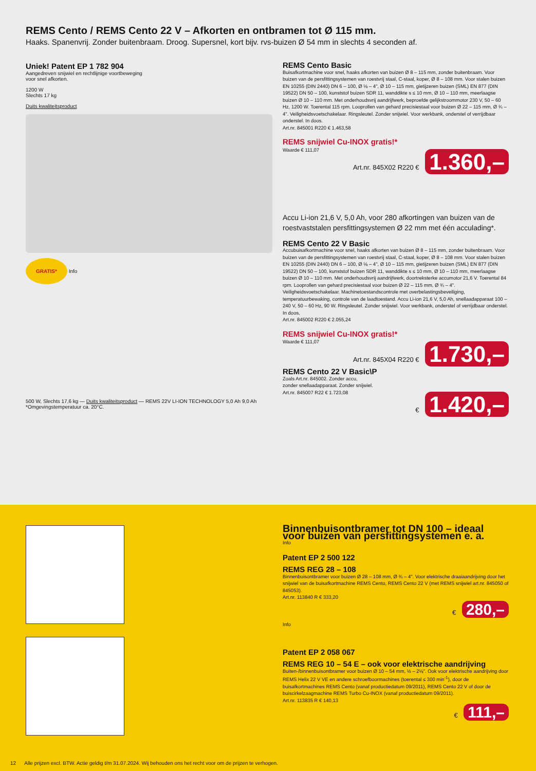REMS Cento / REMS Cento 22 V – Afkorten en ontbramen tot Ø 115 mm.
Haaks. Spanenvrij. Zonder buitenbraam. Droog. Supersnel, kort bijv. rvs-buizen Ø 54 mm in slechts 4 seconden af.
Uniek! Patent EP 1 782 904
Aangedreven snijwiel en rechtlijnige voortbeweging
voor snel afkorten.
1200 W
Slechts 17 kg
Duits kwaliteitsproduct
GRATIS* Info
REMS Cento Basic
Buisafkortmachine voor snel, haaks afkorten van buizen Ø 8 – 115 mm, zonder buitenbraam. Voor buizen van de persfittingsystemen van roestvrij staal, C-staal, koper, Ø 8 – 108 mm. Voor stalen buizen EN 10255 (DIN 2440) DN 6 – 100, Ø ⅛ – 4", Ø 10 – 115 mm, gietijzeren buizen (SML) EN 877 (DIN 19522) DN 50 – 100, kunststof buizen SDR 11, wanddikte s ≤ 10 mm, Ø 10 – 110 mm, meerlaagse buizen Ø 10 – 110 mm. Met onderhoudsvrij aandrijfwerk, beproefde gelijkstroommotor 230 V, 50 – 60 Hz, 1200 W. Toerental 115 rpm. Looprollen van gehard precisiestaal voor buizen Ø 22 – 115 mm, Ø ¾ – 4". Veiligheidsvoetschakelaar. Ringsleutel. Zonder snijwiel. Voor werkbank, onderstel of verrijdbaar onderstel. In doos.
Art.nr. 845001 R220 € 1.463,58
REMS snijwiel Cu-INOX gratis!*
Waarde € 111,07
Art.nr. 845X02 R220 € 1.360,–
Accu Li-ion 21,6 V, 5,0 Ah, voor 280 afkortingen van buizen van de roestvaststalen persfittingsystemen Ø 22 mm met één acculading*.
REMS Cento 22 V Basic
Accubuisafkortmachine voor snel, haaks afkorten van buizen Ø 8 – 115 mm, zonder buitenbraam. Voor buizen van de persfittingsystemen van roestvrij staal, C-staal, koper, Ø 8 – 108 mm. Voor stalen buizen EN 10255 (DIN 2440) DN 6 – 100, Ø ⅛ – 4", Ø 10 – 115 mm, gietijzeren buizen (SML) EN 877 (DIN 19522) DN 50 – 100, kunststof buizen SDR 11, wanddikte s ≤ 10 mm, Ø 10 – 110 mm, meerlaagse buizen Ø 10 – 110 mm. Met onderhoudsvrij aandrijfwerk, doortreksterke accumotor 21,6 V. Toerental 84 rpm. Looprollen van gehard precisiestaal voor buizen Ø 22 – 115 mm, Ø ¾ – 4". Veiligheidsvoetschakelaar. Machinetoestandscontrole met overbelastingsbeveiliging, temperatuurbewaking, controle van de laadtoestand. Accu Li-ion 21,6 V, 5,0 Ah, snellaadapparaat 100 – 240 V, 50 – 60 Hz, 90 W. Ringsleutel. Zonder snijwiel. Voor werkbank, onderstel of verrijdbaar onderstel. In doos.
Art.nr. 845002 R220 € 2.055,24
REMS snijwiel Cu-INOX gratis!*
Waarde € 111,07
Art.nr. 845X04 R220 € 1.730,–
REMS Cento 22 V Basic\P
Zoals Art.nr. 845002. Zonder accu,
zonder snellaadapparaat. Zonder snijwiel.
Art.nr. 845007 R22 € 1.723,08
€ 1.420,–
500 W, Slechts 17,6 kg — Duits kwaliteitsproduct — REMS 22V LI-ION TECHNOLOGY 5,0 Ah 9,0 Ah
*Omgevingstemperatuur ca. 20°C.
Binnenbuisontbramer tot DN 100 – ideaal voor buizen van persfittingsystemen e. a.
Info
Patent EP 2 500 122
REMS REG 28 – 108
Binnenbuisontbramer voor buizen Ø 28 – 108 mm, Ø ¾ – 4". Voor elektrische draaiaandrijving door het snijwiel van de buisafkortmachine REMS Cento, REMS Cento 22 V (met REMS snijwiel art.nr. 845050 of 845053).
Art.nr. 113840 R € 333,20
€ 280,–
Info
Patent EP 2 058 067
REMS REG 10 – 54 E – ook voor elektrische aandrijving
Buiten-/binnenbuisontbramer voor buizen Ø 10 – 54 mm, ½ – 2⅛". Ook voor elektrische aandrijving door REMS Helix 22 V VE en andere schroefboormachines (toerental ≤ 300 min<sup>-1</sup>), door de buisafkortmachines REMS Cento (vanaf productiedatum 09/2011), REMS Cento 22 V of door de buiscirkelzaagmachine REMS Turbo Cu-INOX (vanaf productiedatum 09/2011).
Art.nr. 113835 R € 140,13
€ 111,–
12 Alle prijzen excl. BTW. Actie geldig t/m 31.07.2024. Wij behouden ons het recht voor om de prijzen te verhogen.